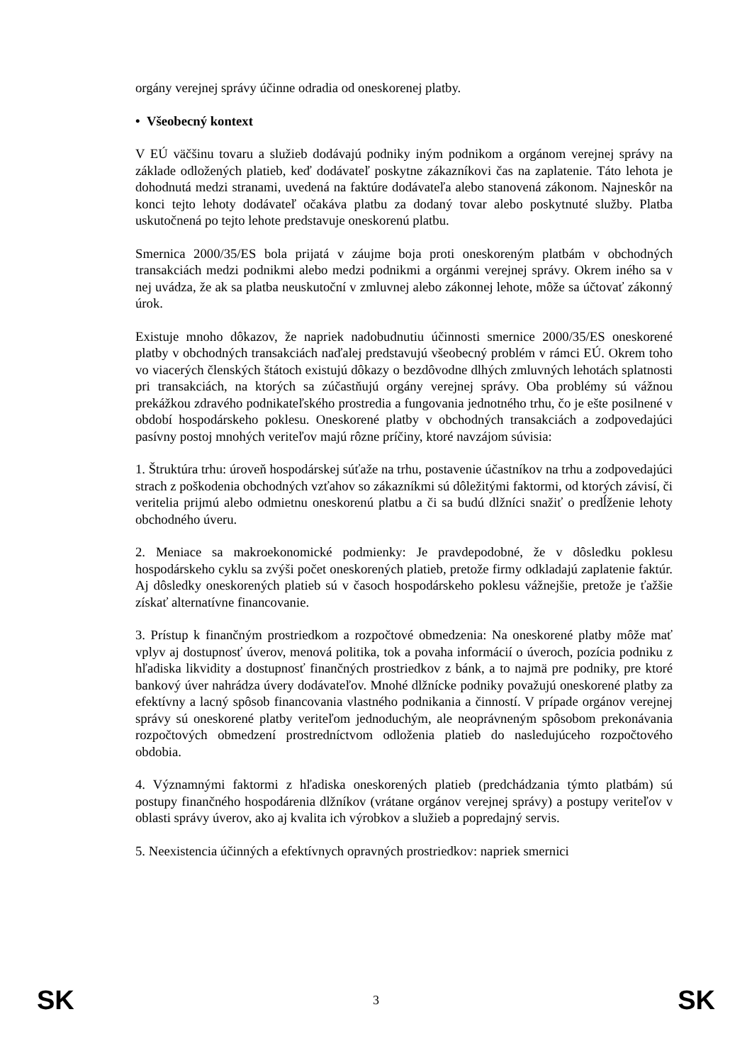orgány verejnej správy účinne odradia od oneskorenej platby.
• Všeobecný kontext
V EÚ väčšinu tovaru a služieb dodávajú podniky iným podnikom a orgánom verejnej správy na základe odložených platieb, keď dodávateľ poskytne zákazníkovi čas na zaplatenie. Táto lehota je dohodnutá medzi stranami, uvedená na faktúre dodávateľa alebo stanovená zákonom. Najneskôr na konci tejto lehoty dodávateľ očakáva platbu za dodaný tovar alebo poskytnuté služby. Platba uskutočnená po tejto lehote predstavuje oneskorenú platbu.
Smernica 2000/35/ES bola prijatá v záujme boja proti oneskoreným platbám v obchodných transakciách medzi podnikmi alebo medzi podnikmi a orgánmi verejnej správy. Okrem iného sa v nej uvádza, že ak sa platba neuskutoční v zmluvnej alebo zákonnej lehote, môže sa účtovať zákonný úrok.
Existuje mnoho dôkazov, že napriek nadobudnutiu účinnosti smernice 2000/35/ES oneskorené platby v obchodných transakciách naďalej predstavujú všeobecný problém v rámci EÚ. Okrem toho vo viacerých členských štátoch existujú dôkazy o bezdôvodne dlhých zmluvných lehotách splatnosti pri transakciách, na ktorých sa zúčastňujú orgány verejnej správy. Oba problémy sú vážnou prekážkou zdravého podnikateľského prostredia a fungovania jednotného trhu, čo je ešte posilnené v období hospodárskeho poklesu. Oneskorené platby v obchodných transakciách a zodpovedajúci pasívny postoj mnohých veriteľov majú rôzne príčiny, ktoré navzájom súvisia:
1. Štruktúra trhu: úroveň hospodárskej súťaže na trhu, postavenie účastníkov na trhu a zodpovedajúci strach z poškodenia obchodných vzťahov so zákazníkmi sú dôležitými faktormi, od ktorých závisí, či veritelia prijmú alebo odmietnu oneskorenú platbu a či sa budú dlžníci snažiť o predĺženie lehoty obchodného úveru.
2. Meniace sa makroekonomické podmienky: Je pravdepodobné, že v dôsledku poklesu hospodárskeho cyklu sa zvýši počet oneskorených platieb, pretože firmy odkladajú zaplatenie faktúr. Aj dôsledky oneskorených platieb sú v časoch hospodárskeho poklesu vážnejšie, pretože je ťažšie získať alternatívne financovanie.
3. Prístup k finančným prostriedkom a rozpočtové obmedzenia: Na oneskorené platby môže mať vplyv aj dostupnosť úverov, menová politika, tok a povaha informácií o úveroch, pozícia podniku z hľadiska likvidity a dostupnosť finančných prostriedkov z bánk, a to najmä pre podniky, pre ktoré bankový úver nahrádza úvery dodávateľov. Mnohé dlžnícke podniky považujú oneskorené platby za efektívny a lacný spôsob financovania vlastného podnikania a činností. V prípade orgánov verejnej správy sú oneskorené platby veriteľom jednoduchým, ale neoprávneným spôsobom prekonávania rozpočtových obmedzení prostredníctvom odloženia platieb do nasledujúceho rozpočtového obdobia.
4. Významnými faktormi z hľadiska oneskorených platieb (predchádzania týmto platbám) sú postupy finančného hospodárenia dlžníkov (vrátane orgánov verejnej správy) a postupy veriteľov v oblasti správy úverov, ako aj kvalita ich výrobkov a služieb a popredajný servis.
5. Neexistencia účinných a efektívnych opravných prostriedkov: napriek smernici
SK 3 SK